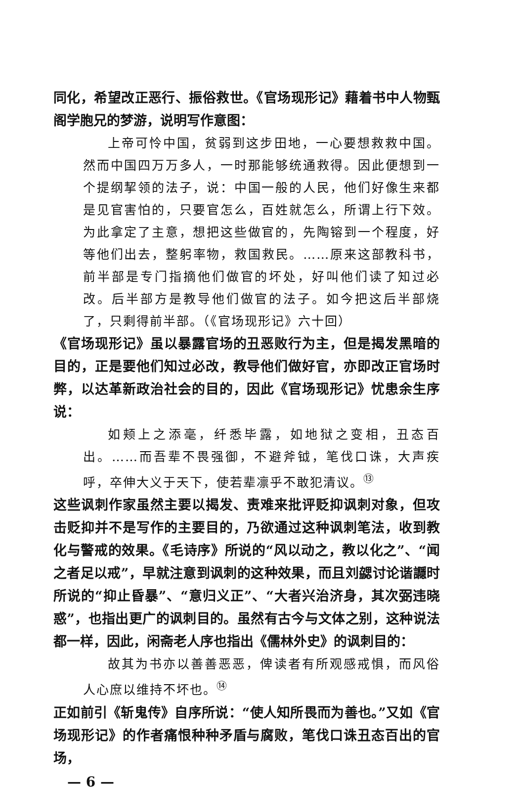同化，希望改正恶行、振俗救世。《官场现形记》藉着书中人物甄阁学胞兄的梦游，说明写作意图：
上帝可怜中国，贫弱到这步田地，一心要想救救中国。然而中国四万万多人，一时那能够统通救得。因此便想到一个提纲挈领的法子，说：中国一般的人民，他们好像生来都是见官害怕的，只要官怎么，百姓就怎么，所谓上行下效。为此拿定了主意，想把这些做官的，先陶镕到一个程度，好等他们出去，整躬率物，救国救民。……原来这部教科书，前半部是专门指摘他们做官的坏处，好叫他们读了知过必改。后半部方是教导他们做官的法子。如今把这后半部烧了，只剩得前半部。（《官场现形记》六十回）
《官场现形记》虽以暴露官场的丑恶败行为主，但是揭发黑暗的目的，正是要他们知过必改，教导他们做好官，亦即改正官场时弊，以达革新政治社会的目的，因此《官场现形记》忧患余生序说：
如颊上之添毫，纤悉毕露，如地狱之变相，丑态百出。……而吾辈不畏强御，不避斧钺，笔伐口诛，大声疾呼，卒伸大义于天下，使若辈凛乎不敢犯清议。<sup>⑬</sup>
这些讽刺作家虽然主要以揭发、责难来批评贬抑讽刺对象，但攻击贬抑并不是写作的主要目的，乃欲通过这种讽刺笔法，收到教化与警戒的效果。《毛诗序》所说的“风以动之，教以化之”、“闻之者足以戒”，早就注意到讽刺的这种效果，而且刘勰讨论谐讔时所说的“抑止昏暴”、“意归义正”、“大者兴治济身，其次弼违晓惑”，也指出更广的讽刺目的。虽然有古今与文体之别，这种说法都一样，因此，闲斋老人序也指出《儒林外史》的讽刺目的：
故其为书亦以善善恶恶，俾读者有所观感戒惧，而风俗人心庶以维持不坏也。<sup>⑭</sup>
正如前引《斩鬼传》自序所说：“使人知所畏而为善也。”又如《官场现形记》的作者痛恨种种矛盾与腐败，笔伐口诛丑态百出的官场，
— 6 —